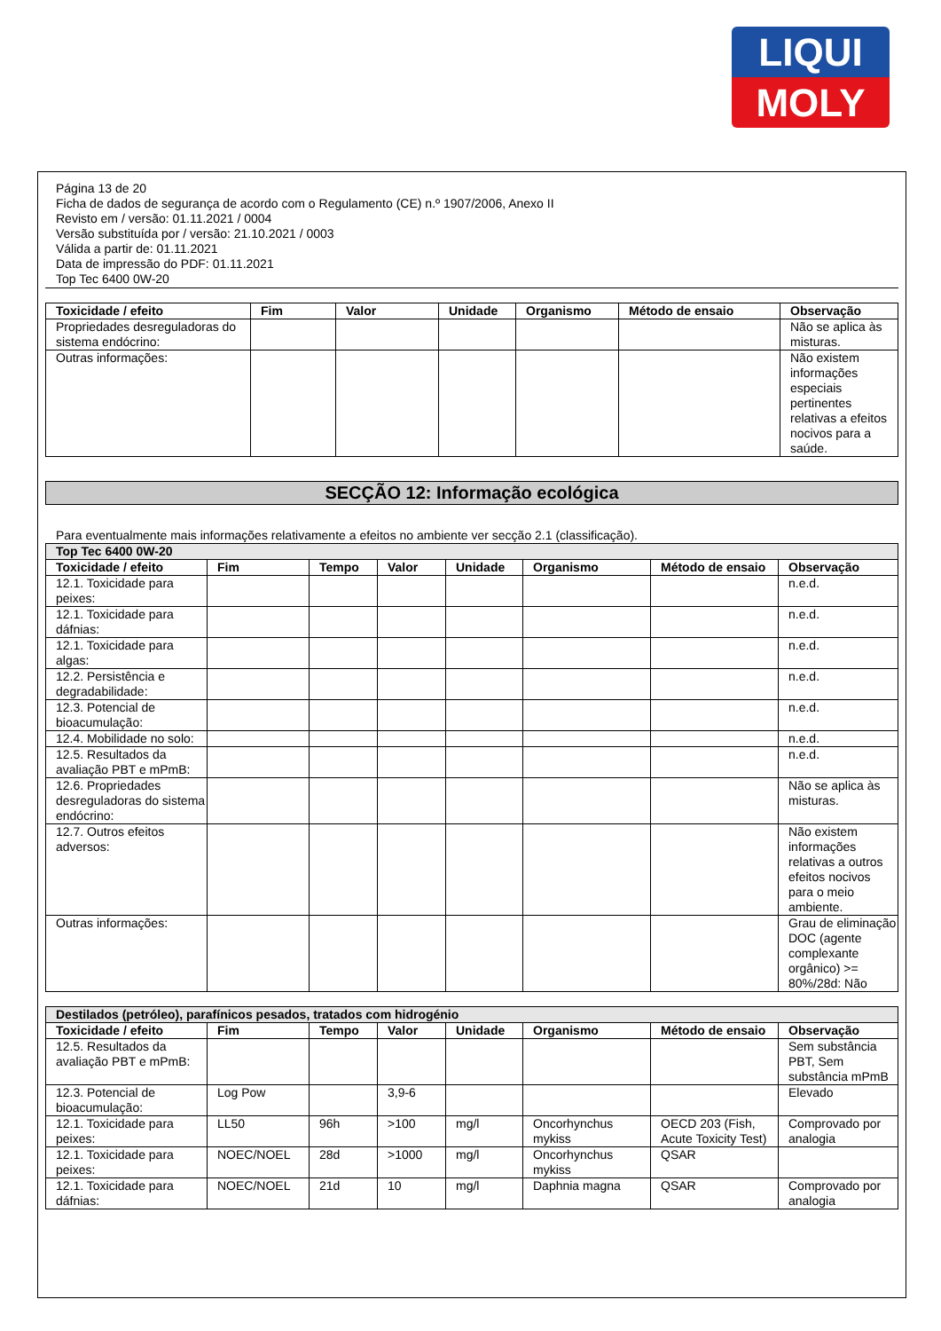LIQUI
MOLY
Página 13 de 20
Ficha de dados de segurança de acordo com o Regulamento (CE) n.º 1907/2006, Anexo II
Revisto em / versão: 01.11.2021 / 0004
Versão substituída por / versão: 21.10.2021 / 0003
Válida a partir de: 01.11.2021
Data de impressão do PDF: 01.11.2021
Top Tec 6400 0W-20
| Toxicidade / efeito | Fim | Valor | Unidade | Organismo | Método de ensaio | Observação |
| --- | --- | --- | --- | --- | --- | --- |
| Propriedades desreguladoras do sistema endócrino: | | | | | | Não se aplica às misturas. |
| Outras informações: | | | | | | Não existem informações especiais pertinentes relativas a efeitos nocivos para a saúde. |
SECÇÃO 12: Informação ecológica
Para eventualmente mais informações relativamente a efeitos no ambiente ver secção 2.1 (classificação).
| Top Tec 6400 0W-20 | | | | | | | |
| Toxicidade / efeito | Fim | Tempo | Valor | Unidade | Organismo | Método de ensaio | Observação |
| 12.1. Toxicidade para peixes: | | | | | | | n.e.d. |
| 12.1. Toxicidade para dáfnias: | | | | | | | n.e.d. |
| 12.1. Toxicidade para algas: | | | | | | | n.e.d. |
| 12.2. Persistência e degradabilidade: | | | | | | | n.e.d. |
| 12.3. Potencial de bioacumulação: | | | | | | | n.e.d. |
| 12.4. Mobilidade no solo: | | | | | | | n.e.d. |
| 12.5. Resultados da avaliação PBT e mPmB: | | | | | | | n.e.d. |
| 12.6. Propriedades desreguladoras do sistema endócrino: | | | | | | | Não se aplica às misturas. |
| 12.7. Outros efeitos adversos: | | | | | | | Não existem informações relativas a outros efeitos nocivos para o meio ambiente. |
| Outras informações: | | | | | | | Grau de eliminação DOC (agente complexante orgânico) >= 80%/28d: Não |
| Destilados (petróleo), parafínicos pesados, tratados com hidrogénio | | | | | | | |
| Toxicidade / efeito | Fim | Tempo | Valor | Unidade | Organismo | Método de ensaio | Observação |
| 12.5. Resultados da avaliação PBT e mPmB: | | | | | | | Sem substância PBT, Sem substância mPmB |
| 12.3. Potencial de bioacumulação: | Log Pow | | 3,9-6 | | | | Elevado |
| 12.1. Toxicidade para peixes: | LL50 | 96h | >100 | mg/l | Oncorhynchus mykiss | OECD 203 (Fish, Acute Toxicity Test) | Comprovado por analogia |
| 12.1. Toxicidade para peixes: | NOEC/NOEL | 28d | >1000 | mg/l | Oncorhynchus mykiss | QSAR | |
| 12.1. Toxicidade para dáfnias: | NOEC/NOEL | 21d | 10 | mg/l | Daphnia magna | QSAR | Comprovado por analogia |